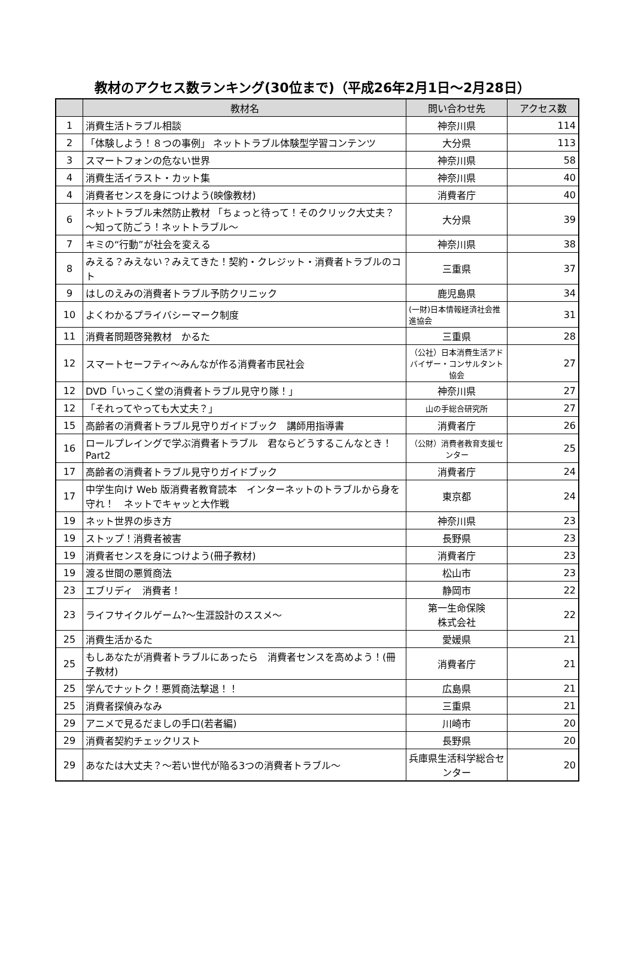教材のアクセス数ランキング(30位まで)（平成26年2月1日～2月28日）
| | 教材名 | 問い合わせ先 | アクセス数 |
| --- | --- | --- | --- |
| 1 | 消費生活トラブル相談 | 神奈川県 | 114 |
| 2 | 「体験しよう！８つの事例」 ネットトラブル体験型学習コンテンツ | 大分県 | 113 |
| 3 | スマートフォンの危ない世界 | 神奈川県 | 58 |
| 4 | 消費生活イラスト・カット集 | 神奈川県 | 40 |
| 4 | 消費者センスを身につけよう(映像教材) | 消費者庁 | 40 |
| 6 | ネットトラブル未然防止教材 「ちょっと待って！そのクリック大丈夫？～知って防ごう！ネットトラブル～ | 大分県 | 39 |
| 7 | キミの“行動”が社会を変える | 神奈川県 | 38 |
| 8 | みえる？みえない？みえてきた！契約・クレジット・消費者トラブルのコト | 三重県 | 37 |
| 9 | はしのえみの消費者トラブル予防クリニック | 鹿児島県 | 34 |
| 10 | よくわかるプライバシーマーク制度 | (一財)日本情報経済社会推進協会 | 31 |
| 11 | 消費者問題啓発教材 かるた | 三重県 | 28 |
| 12 | スマートセーフティ～みんなが作る消費者市民社会 | （公社）日本消費生活アドバイザー・コンサルタント協会 | 27 |
| 12 | DVD「いっこく堂の消費者トラブル見守り隊！」 | 神奈川県 | 27 |
| 12 | 「それってやっても大丈夫？」 | 山の手総合研究所 | 27 |
| 15 | 高齢者の消費者トラブル見守りガイドブック 講師用指導書 | 消費者庁 | 26 |
| 16 | ロールプレイングで学ぶ消費者トラブル 君ならどうするこんなとき！Part2 | （公財）消費者教育支援センター | 25 |
| 17 | 高齢者の消費者トラブル見守りガイドブック | 消費者庁 | 24 |
| 17 | 中学生向け Web 版消費者教育読本 インターネットのトラブルから身を守れ！ ネットでキャッと大作戦 | 東京都 | 24 |
| 19 | ネット世界の歩き方 | 神奈川県 | 23 |
| 19 | ストップ！消費者被害 | 長野県 | 23 |
| 19 | 消費者センスを身につけよう(冊子教材) | 消費者庁 | 23 |
| 19 | 渡る世間の悪質商法 | 松山市 | 23 |
| 23 | エブリディ 消費者！ | 静岡市 | 22 |
| 23 | ライフサイクルゲーム?～生涯設計のススメ～ | 第一生命保険 株式会社 | 22 |
| 25 | 消費生活かるた | 愛媛県 | 21 |
| 25 | もしあなたが消費者トラブルにあったら 消費者センスを高めよう！(冊子教材) | 消費者庁 | 21 |
| 25 | 学んでナットク！悪質商法撃退！！ | 広島県 | 21 |
| 25 | 消費者探偵みなみ | 三重県 | 21 |
| 29 | アニメで見るだましの手口(若者編) | 川崎市 | 20 |
| 29 | 消費者契約チェックリスト | 長野県 | 20 |
| 29 | あなたは大丈夫？～若い世代が陥る3つの消費者トラブル～ | 兵庫県生活科学総合センター | 20 |